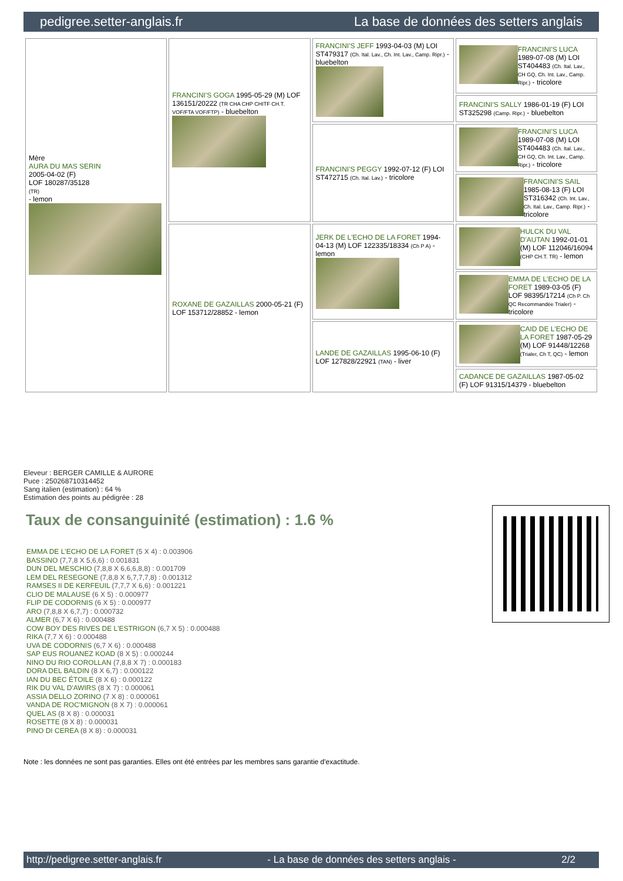pedigree.setter-anglais.fr La base de données des setters anglais
| Mère AURA DU MAS SERIN 2005-04-02 (F) LOF 180287/35128 (TR) - lemon | FRANCINI'S GOGA 1995-05-29 (M) LOF 136151/20222 (TR CHA CHP CHITF CH.T. VOF/FTA VOF/FTP) - bluebelton | FRANCINI'S JEFF 1993-04-03 (M) LOI ST479317 (Ch. Ital. Lav., Ch. Int. Lav., Camp. Ripr.) - bluebelton | FRANCINI'S LUCA 1989-07-08 (M) LOI ST404483 (Ch. Ital. Lav., CH GQ, Ch. Int. Lav., Camp. Ripr.) - tricolore |
| | | | FRANCINI'S SALLY 1986-01-19 (F) LOI ST325298 (Camp. Ripr.) - bluebelton |
| | | FRANCINI'S PEGGY 1992-07-12 (F) LOI ST472715 (Ch. Ital. Lav.) - tricolore | FRANCINI'S LUCA 1989-07-08 (M) LOI ST404483 (Ch. Ital. Lav., CH GQ, Ch. Int. Lav., Camp. Ripr.) - tricolore |
| | | | FRANCINI'S SAIL 1985-08-13 (F) LOI ST316342 (Ch. Int. Lav., Ch. Ital. Lav., Camp. Ripr.) - tricolore |
| | ROXANE DE GAZAILLAS 2000-05-21 (F) LOF 153712/28852 - lemon | JERK DE L'ECHO DE LA FORET 1994-04-13 (M) LOF 122335/18334 (Ch P A) - lemon | HULCK DU VAL D'AUTAN 1992-01-01 (M) LOF 112046/16094 (CHP CH.T. TR) - lemon |
| | | | EMMA DE L'ECHO DE LA FORET 1989-03-05 (F) LOF 98395/17214 (Ch P. Ch QC Recommandée Trialer) - tricolore |
| | | LANDE DE GAZAILLAS 1995-06-10 (F) LOF 127828/22921 (TAN) - liver | CAID DE L'ECHO DE LA FORET 1987-05-29 (M) LOF 91448/12268 (Trialer, Ch T, QC) - lemon |
| | | | CADANCE DE GAZAILLAS 1987-05-02 (F) LOF 91315/14379 - bluebelton |
Eleveur : BERGER CAMILLE & AURORE
Puce : 250268710314452
Sang italien (estimation) : 64 %
Estimation des points au pédigrée : 28
Taux de consanguinité (estimation) : 1.6 %
EMMA DE L'ECHO DE LA FORET (5 X 4) : 0.003906
BASSINO (7,7,8 X 5,6,6) : 0.001831
DUN DEL MESCHIO (7,8,8 X 6,6,6,8,8) : 0.001709
LEM DEL RESEGONE (7,8,8 X 6,7,7,7,8) : 0.001312
RAMSES II DE KERFEUIL (7,7,7 X 6,6) : 0.001221
CLIO DE MALAUSE (6 X 5) : 0.000977
FLIP DE CODORNIS (6 X 5) : 0.000977
ARO (7,8,8 X 6,7,7) : 0.000732
ALMER (6,7 X 6) : 0.000488
COW BOY DES RIVES DE L'ESTRIGON (6,7 X 5) : 0.000488
RIKA (7,7 X 6) : 0.000488
UVA DE CODORNIS (6,7 X 6) : 0.000488
SAP EUS ROUANEZ KOAD (8 X 5) : 0.000244
NINO DU RIO COROLLAN (7,8,8 X 7) : 0.000183
DORA DEL BALDIN (8 X 6,7) : 0.000122
IAN DU BEC ÉTOILE (8 X 6) : 0.000122
RIK DU VAL D'AWIRS (8 X 7) : 0.000061
ASSIA DELLO ZORINO (7 X 8) : 0.000061
VANDA DE ROC'MIGNON (8 X 7) : 0.000061
QUEL AS (8 X 8) : 0.000031
ROSETTE (8 X 8) : 0.000031
PINO DI CEREA (8 X 8) : 0.000031
Note : les données ne sont pas garanties. Elles ont été entrées par les membres sans garantie d'exactitude.
http://pedigree.setter-anglais.fr - La base de données des setters anglais - 2/2